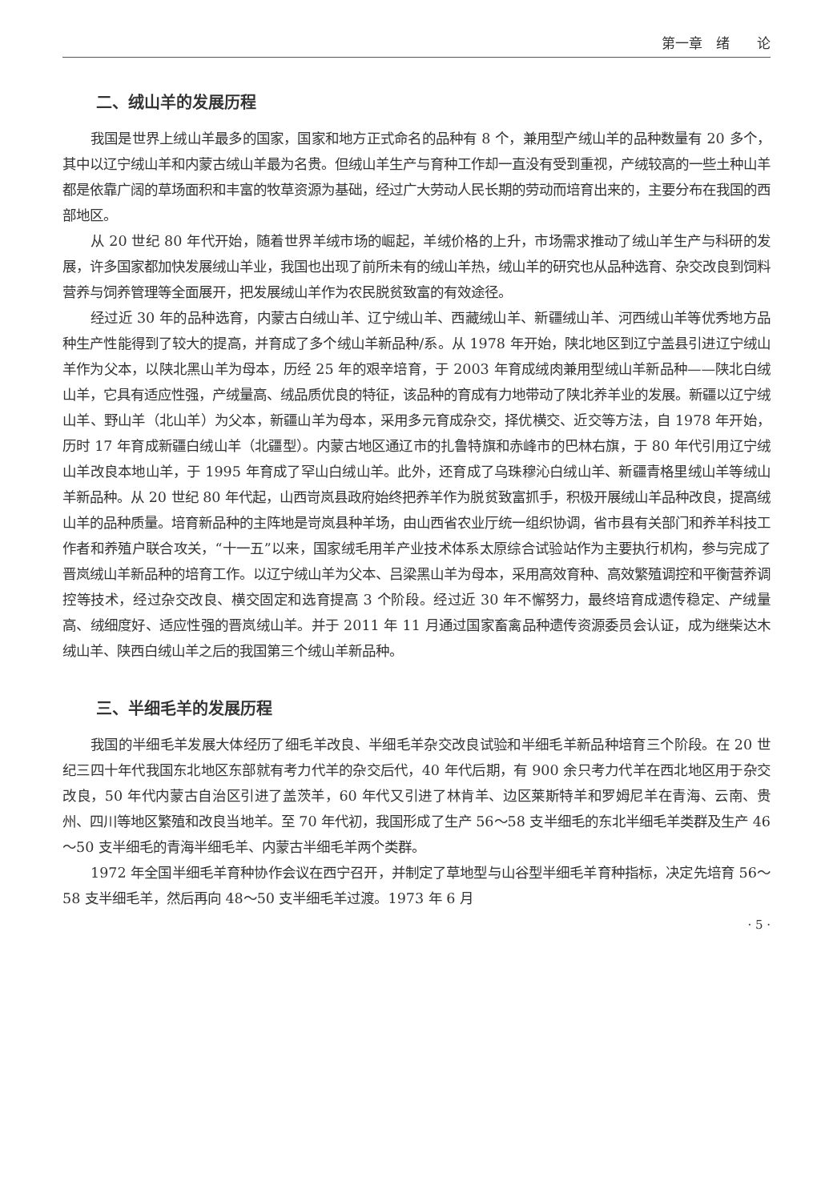第一章　绪　　论
二、绒山羊的发展历程
我国是世界上绒山羊最多的国家，国家和地方正式命名的品种有 8 个，兼用型产绒山羊的品种数量有 20 多个，其中以辽宁绒山羊和内蒙古绒山羊最为名贵。但绒山羊生产与育种工作却一直没有受到重视，产绒较高的一些土种山羊都是依靠广阔的草场面积和丰富的牧草资源为基础，经过广大劳动人民长期的劳动而培育出来的，主要分布在我国的西部地区。
从 20 世纪 80 年代开始，随着世界羊绒市场的崛起，羊绒价格的上升，市场需求推动了绒山羊生产与科研的发展，许多国家都加快发展绒山羊业，我国也出现了前所未有的绒山羊热，绒山羊的研究也从品种选育、杂交改良到饲料营养与饲养管理等全面展开，把发展绒山羊作为农民脱贫致富的有效途径。
经过近 30 年的品种选育，内蒙古白绒山羊、辽宁绒山羊、西藏绒山羊、新疆绒山羊、河西绒山羊等优秀地方品种生产性能得到了较大的提高，并育成了多个绒山羊新品种/系。从 1978 年开始，陕北地区到辽宁盖县引进辽宁绒山羊作为父本，以陕北黑山羊为母本，历经 25 年的艰辛培育，于 2003 年育成绒肉兼用型绒山羊新品种——陕北白绒山羊，它具有适应性强，产绒量高、绒品质优良的特征，该品种的育成有力地带动了陕北养羊业的发展。新疆以辽宁绒山羊、野山羊（北山羊）为父本，新疆山羊为母本，采用多元育成杂交，择优横交、近交等方法，自 1978 年开始，历时 17 年育成新疆白绒山羊（北疆型）。内蒙古地区通辽市的扎鲁特旗和赤峰市的巴林右旗，于 80 年代引用辽宁绒山羊改良本地山羊，于 1995 年育成了罕山白绒山羊。此外，还育成了乌珠穆沁白绒山羊、新疆青格里绒山羊等绒山羊新品种。从 20 世纪 80 年代起，山西岢岚县政府始终把养羊作为脱贫致富抓手，积极开展绒山羊品种改良，提高绒山羊的品种质量。培育新品种的主阵地是岢岚县种羊场，由山西省农业厅统一组织协调，省市县有关部门和养羊科技工作者和养殖户联合攻关，“十一五”以来，国家绒毛用羊产业技术体系太原综合试验站作为主要执行机构，参与完成了晋岚绒山羊新品种的培育工作。以辽宁绒山羊为父本、吕梁黑山羊为母本，采用高效育种、高效繁殖调控和平衡营养调控等技术，经过杂交改良、横交固定和选育提高 3 个阶段。经过近 30 年不懈努力，最终培育成遗传稳定、产绒量高、绒细度好、适应性强的晋岚绒山羊。并于 2011 年 11 月通过国家畜禽品种遗传资源委员会认证，成为继柴达木绒山羊、陕西白绒山羊之后的我国第三个绒山羊新品种。
三、半细毛羊的发展历程
我国的半细毛羊发展大体经历了细毛羊改良、半细毛羊杂交改良试验和半细毛羊新品种培育三个阶段。在 20 世纪三四十年代我国东北地区东部就有考力代羊的杂交后代，40 年代后期，有 900 余只考力代羊在西北地区用于杂交改良，50 年代内蒙古自治区引进了盖茨羊，60 年代又引进了林肯羊、边区莱斯特羊和罗姆尼羊在青海、云南、贵州、四川等地区繁殖和改良当地羊。至 70 年代初，我国形成了生产 56～58 支半细毛的东北半细毛羊类群及生产 46～50 支半细毛的青海半细毛羊、内蒙古半细毛羊两个类群。
1972 年全国半细毛羊育种协作会议在西宁召开，并制定了草地型与山谷型半细毛羊育种指标，决定先培育 56～58 支半细毛羊，然后再向 48～50 支半细毛羊过渡。1973 年 6 月
· 5 ·